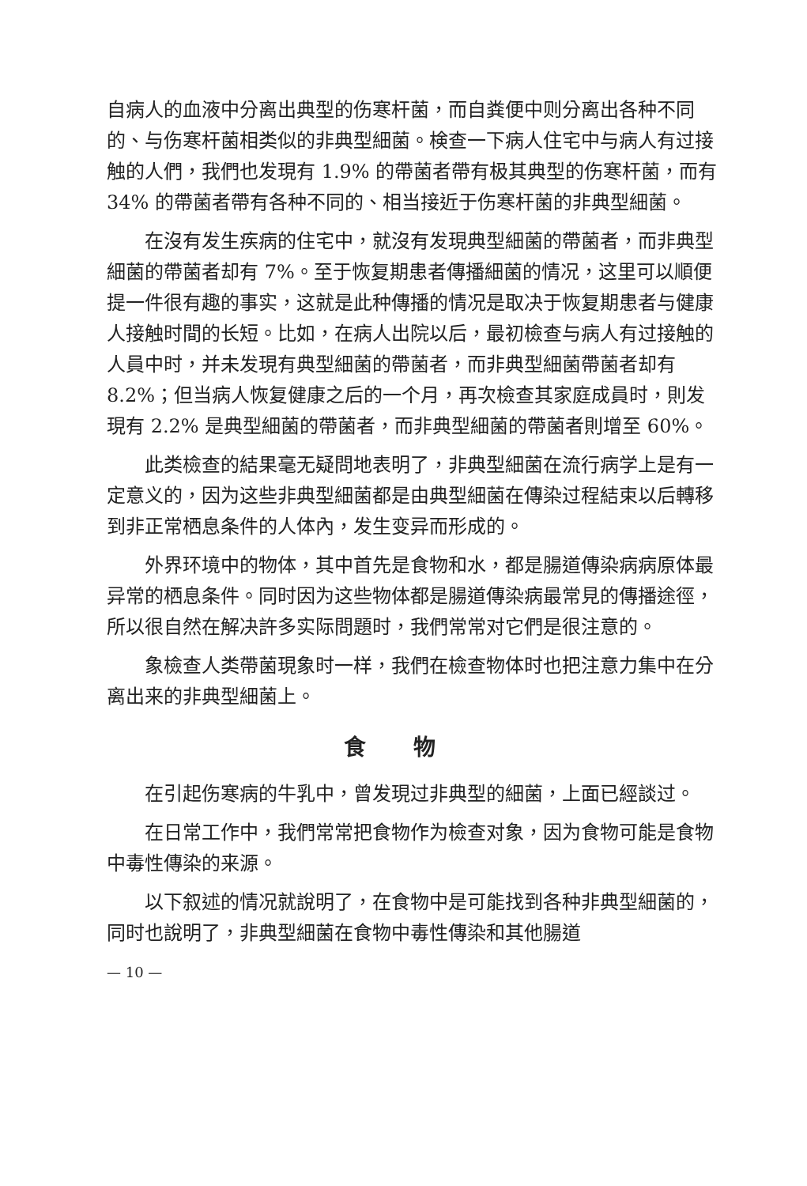自病人的血液中分离出典型的伤寒杆菌，而自粪便中则分离出各种不同的、与伤寒杆菌相类似的非典型細菌。検查一下病人住宅中与病人有过接触的人們，我們也发現有 1.9% 的帶菌者帶有极其典型的伤寒杆菌，而有 34% 的帶菌者帶有各种不同的、相当接近于伤寒杆菌的非典型細菌。
在沒有发生疾病的住宅中，就沒有发現典型細菌的帶菌者，而非典型細菌的帶菌者却有 7%。至于恢复期患者傳播細菌的情况，这里可以順便提一件很有趣的事实，这就是此种傳播的情况是取决于恢复期患者与健康人接触时間的长短。比如，在病人出院以后，最初檢查与病人有过接触的人員中时，并未发現有典型細菌的帶菌者，而非典型細菌帶菌者却有 8.2%；但当病人恢复健康之后的一个月，再次檢查其家庭成員时，則发現有 2.2% 是典型細菌的帶菌者，而非典型細菌的帶菌者則增至 60%。
此类檢查的結果毫无疑問地表明了，非典型細菌在流行病学上是有一定意义的，因为这些非典型細菌都是由典型細菌在傳染过程結束以后轉移到非正常栖息条件的人体內，发生变异而形成的。
外界环境中的物体，其中首先是食物和水，都是腸道傳染病病原体最异常的栖息条件。同时因为这些物体都是腸道傳染病最常見的傳播途徑，所以很自然在解决許多实际問題时，我們常常对它們是很注意的。
象檢查人类帶菌現象时一样，我們在檢查物体时也把注意力集中在分离出来的非典型細菌上。
食物
在引起伤寒病的牛乳中，曾发現过非典型的細菌，上面已經談过。
在日常工作中，我們常常把食物作为檢查对象，因为食物可能是食物中毒性傳染的来源。
以下叙述的情况就說明了，在食物中是可能找到各种非典型細菌的，同时也說明了，非典型細菌在食物中毒性傳染和其他腸道
— 10 —